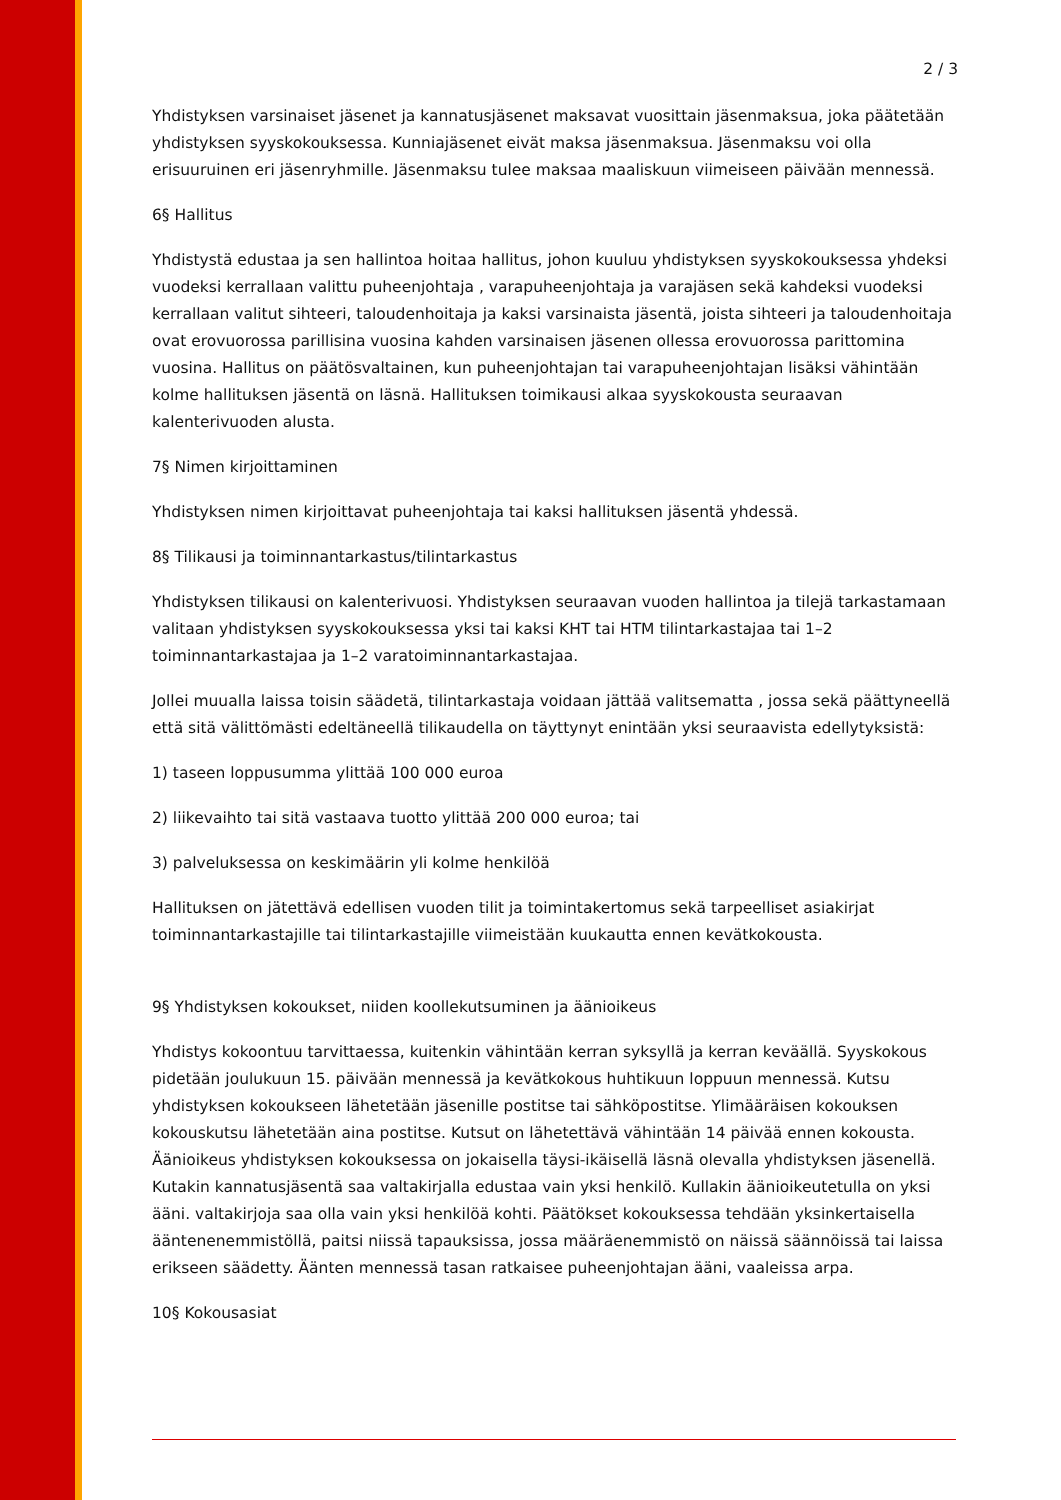2 / 3
Yhdistyksen varsinaiset jäsenet ja kannatusjäsenet maksavat vuosittain jäsenmaksua, joka päätetään yhdistyksen syyskokouksessa. Kunniajäsenet eivät maksa jäsenmaksua. Jäsenmaksu voi olla erisuuruinen eri jäsenryhmille. Jäsenmaksu tulee maksaa maaliskuun viimeiseen päivään mennessä.
6§ Hallitus
Yhdistystä edustaa ja sen hallintoa hoitaa hallitus, johon kuuluu yhdistyksen syyskokouksessa yhdeksi vuodeksi kerrallaan valittu puheenjohtaja , varapuheenjohtaja ja varajäsen sekä kahdeksi vuodeksi kerrallaan valitut sihteeri, taloudenhoitaja ja kaksi varsinaista jäsentä, joista sihteeri ja taloudenhoitaja ovat erovuorossa parillisina vuosina kahden varsinaisen jäsenen ollessa erovuorossa parittomina vuosina. Hallitus on päätösvaltainen, kun puheenjohtajan tai varapuheenjohtajan lisäksi vähintään kolme hallituksen jäsentä on läsnä. Hallituksen toimikausi alkaa syyskokousta seuraavan kalenterivuoden alusta.
7§ Nimen kirjoittaminen
Yhdistyksen nimen kirjoittavat puheenjohtaja tai kaksi hallituksen jäsentä yhdessä.
8§ Tilikausi ja toiminnantarkastus/tilintarkastus
Yhdistyksen tilikausi on kalenterivuosi. Yhdistyksen seuraavan vuoden hallintoa ja tilejä tarkastamaan valitaan yhdistyksen syyskokouksessa yksi tai kaksi KHT tai HTM tilintarkastajaa tai 1–2 toiminnantarkastajaa ja 1–2 varatoiminnantarkastajaa.
Jollei muualla laissa toisin säädetä, tilintarkastaja voidaan jättää valitsematta , jossa sekä päättyneellä että sitä välittömästi edeltäneellä tilikaudella on täyttynyt enintään yksi seuraavista edellytyksistä:
1) taseen loppusumma ylittää 100 000 euroa
2) liikevaihto tai sitä vastaava tuotto ylittää 200 000 euroa; tai
3) palveluksessa on keskimäärin yli kolme henkilöä
Hallituksen on jätettävä edellisen vuoden tilit ja toimintakertomus sekä tarpeelliset asiakirjat toiminnantarkastajille tai tilintarkastajille viimeistään kuukautta ennen kevätkokousta.
9§ Yhdistyksen kokoukset, niiden koollekutsuminen ja äänioikeus
Yhdistys kokoontuu tarvittaessa, kuitenkin vähintään kerran syksyllä ja kerran keväällä. Syyskokous pidetään joulukuun 15. päivään mennessä ja kevätkokous huhtikuun loppuun mennessä. Kutsu yhdistyksen kokoukseen lähetetään jäsenille postitse tai sähköpostitse. Ylimääräisen kokouksen kokouskutsu lähetetään aina postitse. Kutsut on lähetettävä vähintään 14 päivää ennen kokousta. Äänioikeus yhdistyksen kokouksessa on jokaisella täysi-ikäisellä läsnä olevalla yhdistyksen jäsenellä. Kutakin kannatusjäsentä saa valtakirjalla edustaa vain yksi henkilö. Kullakin äänioikeutetulla on yksi ääni. valtakirjoja saa olla vain yksi henkilöä kohti. Päätökset kokouksessa tehdään yksinkertaisella ääntenenemmistöllä, paitsi niissä tapauksissa, jossa määräenemmistö on näissä säännöissä tai laissa erikseen säädetty. Äänten mennessä tasan ratkaisee puheenjohtajan ääni, vaaleissa arpa.
10§ Kokousasiat